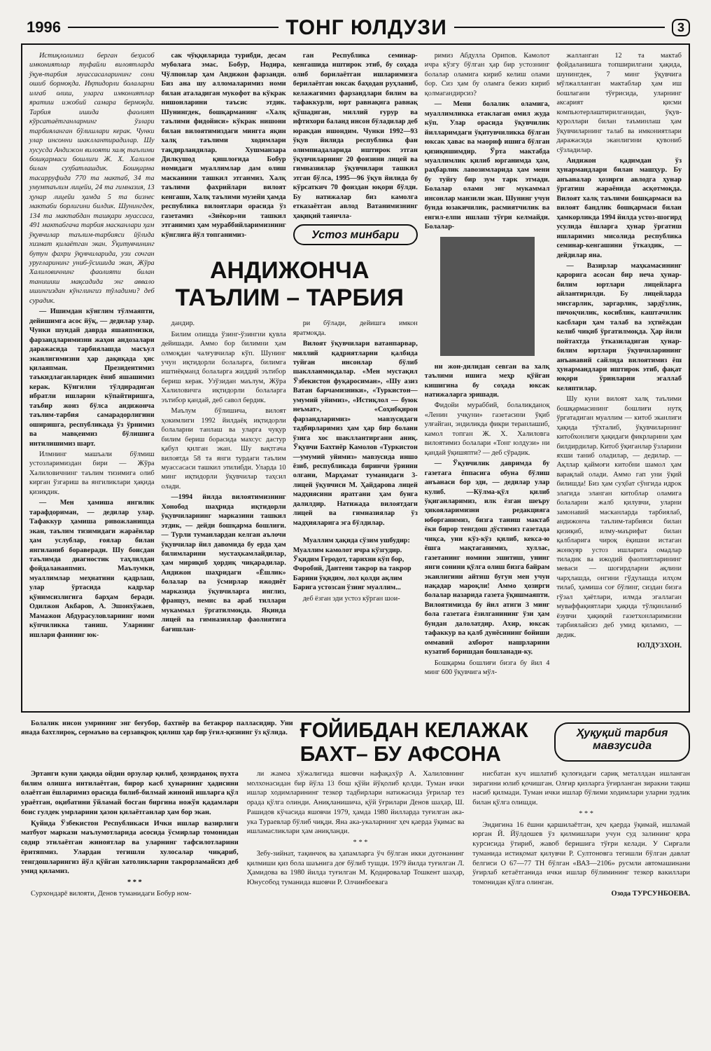1996 ТОНГ ЮЛДУЗИ 3
Истиқлолимиз берган беҳисоб имкониятлар туфайли вилоятларда ўқув-тарбия муассасаларининг сони ошиб бормоқда. Иқтидорли болаларни илғаб олиш, уларга имкониятлар яратиш ижобий самара бермоқда. Тарбия ишида фаолият кўрсатаётганларнинг ўзлари тарбияланган бўлишлари керак. Чунки улар инсонни шакллантирадилар. Шу хусусда Андижон вилояти халқ таълими бошқармаси бошлиғи Ж. Х. Халилов билан суҳбатлашдик. Бошқарма тасарруфида 770 та мактаб, 34 та умумтаълим лицейи, 24 та гимназия, 13 ҳунар лицейи ҳамда 5 та бизнес мактаби борлигини билдик. Шунингдек, 134 та мактабдан ташқари муассаса, 491 мактабгача тарбия масканлари ҳам ўқувчилар таълим-тарбияси йўлида хизмат қилаётган экан. Ўқитувчининг бутун фахри ўқувчиларида, узи сочган уруғларининг униб-ўсишида экан, Жўра Халиловичнинг фаолияти билан танишиш мақсадида энг аввало ишингиздан кўнглингиз тўладими? деб сурадик.
— Ишимдан кўнглим тўлмаяпти, дейишимга асос йўқ, — дедилар улар. Чунки шундай даврда яшаяпмизки, фарзандларимизни жаҳон андозалари даражасида тарбиялашда масъул эканлигимизни ҳар дақиқада ҳис қилаяпман. Президентимиз таъкидлаганларидек ёниб яшашимиз керак. Кўнгилни тўлдирадиган ибратли ишларни кўпайтиришга, таъбир жоиз бўлса андижонча таълим-тарбия самарадорлигини оширишга, республикада ўз ўрнимиз ва мавқеимиз бўлишига интилишимиз шарт.
Илмнинг машъали бўлмиш устозларимиздан бири — Жўра Халиловичнинг таълим тизимига олиб кирган ўзгариш ва янгиликлари ҳақида қизиқдик.
— Мен ҳамиша янгилик тарафдориман, — дедилар улар. Тафаккур ҳамиша ривожланишда экан, таълим тизимидаги жараёнлар ҳам услублар, ғоялар билан янгиланиб бораверади. Шу боисдан таълимда диагностик таҳлилдан фойдаланаяпмиз. Маълумки, муаллимлар меҳнатини қадрлаш, улар ўртасида кадрлар қўнимсизлигига барҳам беради. Одилжон Акбаров, А. Эшонхўжаев, Мамажон Абдурасуловларнинг номи кўпчиликка таниш. Уларнинг ишлари фаннинг юк-
сак чўққиларида турибди, десам муболаға эмас. Бобур, Нодира, Чўлпонлар ҳам Андижон фарзанди. Биз ана шу алломаларимиз номи билан аталадиган мукофот ва кўкрак нишонларини таъсис этдик. Шунингдек, бошқарманинг «Халқ таълими фидойиси» кўкрак нишони билан вилоятимиздаги мингга яқин халқ таълими ходимлари тақдирландилар. Хушманзара Дилкушод қишлоғида Бобур номидаги муаллимлар дам олиш масканини ташкил этганмиз. Халқ таълими фахрийлари вилоят кенгаши, Халқ таълими музейи ҳамда республика вилоятлари орасида ўз газетамиз «Зиёкор»ни ташкил этганимиз ҳам мураббийларимизнинг кўнглига йўл топганимиз-
ган Республика семинар-кенгашида иштирок этиб, бу соҳада олиб борилаётган ишларимизга берилаётган юксак баҳодан руҳланиб, келажагимиз фарзандлари билим ва тафаккурли, юрт равнақига равнақ қўшадиган, миллий ғурур ва ифтихори баланд инсон бўладилар деб юракдан ишондим. Чунки 1992—93 ўқув йилида республика фан олимпиадаларида иштирок этган ўқувчиларнинг 20 фоизини лицей ва гимназиялар ўқувчилари ташкил этган бўлса, 1995—96 ўқув йилида бу кўрсаткич 70 фоиздан юқори бўлди. Бу натижалар биз камолга етказаётган авлод Ватанимизнинг ҳақиқий таянчла-
Устоз минбари
АНДИЖОНЧА
ТАЪЛИМ – ТАРБИЯ
дандир.
Билим олишда ўзинг-ўзингни қувла дейишади. Аммо бор билимни ҳам олмоқдан чалғувчилар кўп. Шунинг учун иқтидорли болаларга, билимга иштиёқманд болаларга жиддий эътибор бериш керак. Узўзидан маълум, Жўра Халиловичга иқтидорли болаларга эътибор қандай, деб савол бердик.
Маълум бўлишича, вилоят ҳокимлиги 1992 йилдаёқ иқтидорли болаларни танлаш ва уларга чуқур билим бериш борасида махсус дастур қабул қилган экан. Шу вақтгача вилоятда 58 та янги турдаги таълим муассасаси ташкил этилибди. Уларда 10 минг иқтидорли ўқувчилар таҳсил олади.
—1994 йилда вилоятимизнинг Хонобод шаҳрида иқтидорли ўқувчиларнинг марказини ташкил этдик, — дейди бошқарма бошлиғи. — Турли туманлардан келган аълочи ўқувчилар йил давомида бу ерда ҳам билимларини мустаҳкамлайдилар, ҳам мириқиб ҳордиқ чиқарадилар. Андижон шаҳридаги «Ёшлик» болалар ва ўсмирлар ижодиёт марказида ўқувчиларга инглиз, француз, немис ва араб тиллари мукаммал ўргатилмоқда. Яқинда лицей ва гимназиялар фаолиятига бағишлан-
ри бўлади, дейишга имкон яратмоқда.
Вилоят ўқувчилари ватанпарвар, миллий қадриятларни қалбида туйған инсонлар бўлиб шаклланмоқдалар. «Мен мустақил Ўзбекистон фуқаросиман», «Шу азиз Ватан барчамизники», «Туркистон— умумий уйимиз», «Истиқлол — буюк неъмат», «Соҳибқирон фарзандларимиз» мавзусидаги тадбирларимиз ҳам ҳар бир болани ўзига хос шакллантиргани аниқ. Ўқувчи Бахтиёр Камолов «Туркистон—умумий уйимиз» мавзусида иншо ёзиб, республикада биринчи ўринни олгани, Марҳамат туманидаги 3-лицей ўқувчиси М. Ҳайдарова лицей мадҳиясини яратгани ҳам бунга далилдир. Натижада вилоятдаги лицей ва гимназиялар ўз мадҳияларига эга бўлдилар.
Муаллим ҳақида сўзим ушбудир:
Муаллим камолот ичра кўзгудир.
Ўқидим Геродот, тарихни кўп бор,
Форобий, Дантени такрор ва такрор
Барини ўқидим, лол қолди ақлим
Барига устозсан ўзинг муаллим...
деб ёзган эди устоз кўрган шои-
римиз Абдулла Орипов. Камолот ичра кўзгу бўлган ҳар бир устознинг болалар оламига кириб келиш олами бор. Сиз ҳам бу оламга бежиз кириб қолмагандирсиз?
— Мени болалик оламига, муаллимликка етаклаган омил жуда кўп. Улар орасида ўқувчилик йилларимдаги ўқитувчиликка бўлган юксак ҳавас ва маориф ишига бўлган қизиқишимдир. Ўрта мактабда муаллимлик қилиб юрганимда ҳам, раҳбарлик лавозимларида ҳам мени бу туйғу бир зум тарк этмади. Болалар олами энг мукаммал инсонлар манзили экан. Шунинг учун бунда юзакичилик, расмиятчилик ва енгил-елпи ишлаш тўғри келмайди. Болалар-
ни жон-дилидан севган ва халқ таълими ишига меҳр қўйган кишигина бу соҳада юксак натижаларга эришади.
Фидойи мураббий, болаликданоқ «Ленин учқуни» газетасини ўқиб улғайган, эндиликда фикри теранлашиб, камол топган Ж. Х. Халиловга вилоятимиз болалари «Тонг юлдузи» ни қандай ўқишяпти? — деб сўрадик.
— Ўқувчилик давримда бу газетага ёппасига обуна бўлиш анъанаси бор эди, — дедилар улар кулиб. —Кўлма-қўл қилиб ўқиганларимиз, илк ёзган шеъру ҳикояларимизни редакцияга юборганимиз, бизга таниш мактаб ёки бирор тенгдош дўстимиз газетада чиқса, уни кўз-кўз қилиб, кекса-ю ёшга мақтаганимиз, хуллас, газетанинг номини эшитиш, унинг янги сонини қўлга олиш бизга байрам эканлигини айтиш бугун мен учун нақадар мароқли! Аммо ҳозирги болалар назарида газета ўқишмаяпти. Вилоятимизда бу йил атиги 3 минг бола газетага ёзилганининг ўзи ҳам бундан далолатдир. Ахир, юксак тафаккур ва қалб дунёсининг бойиши оммавий ахборот нашрларини кузатиб боришдан бошланади-ку.
Бошқарма бошлиғи бизга бу йил 4 минг 600 ўқувчига мўл-
жалланган 12 та мактаб фойдаланишга топширилгани ҳақида, шунингдек, 7 минг ўқувчига мўлжалланган мактаблар ҳам иш бошлагани тўғрисида, уларнинг аксарият қисми компьютерлаштирилганидан, ўқув-қуроллари билан таъминлаш ҳам ўқувчиларнинг талаб ва имкониятлари даражасида эканлигини қувониб сўзладилар.
Андижон қадимдан ўз ҳунармандлари билан машҳур. Бу анъаналар ҳозирги авлодга ҳунар ўргатиш жараёнида асқотмоқда. Вилоят халқ таълими бошқармаси ва вилоят бандлик бошқармаси билан ҳамкорликда 1994 йилда устоз-шогирд усулида ёшларга ҳунар ўргатиш ишларимиз мисолида республика семинар-кенгашини ўтказдик, — дейдилар яна.
— Вазирлар маҳкамасининг қарорига асосан бир неча ҳунар-билим юртлари лицейларга айлантирилди. Бу лицейларда мисгарлик, заргарлик, зардўзлик, пичоқчилик, косиблик, каштачилик касблари ҳам талаб ва эҳтиёждан келиб чиқиб ўргатилмоқда. Ҳар йили пойтахтда ўтказиладиган ҳунар-билим юртлари ўқувчиларининг анъанавий сайлида вилоятимиз ёш ҳунармандлари иштирок этиб, фақат юқори ўринларни эгаллаб келяптилар.
Шу куни вилоят халқ таълими бошқармасининг бошлиғи нутқ ўргатадиган муаллим — китоб эканлиги ҳақида тўхталиб, ўқувчиларнинг китобхонлиги ҳақидаги фикрларини ҳам билдирдилар. Китоб ўқиганлар ўзларини яхши таниб оладилар, — дедилар. — Ақллар қаймоғи китобни шамол ҳам варақлай олади. Аммо гап уни ўқий билишда! Биз ҳам суҳбат сўнгида идрок элагида эланган китоблар оламига болаларни жалб қилувчи, уларни замонавий масканларда тарбиялаб, андижонча таълим-тарбияси билан қизиқиб, илму-маърифат билан қалбларига чироқ ёқишни истаган жонкуяр устоз ишларига омадлар тиладик ва ижодий фаолиятларининг меваси — шогирдларни ақлини чарҳлашда, онгини гўдулашда илҳом тилаб, ҳамиша соғ бўлинг, сиздан бизга гўзал ҳаётлари, илмда эгаллаган муваффақиятлари ҳақида тўлқинланиб ёзувчи ҳақиқий газетхонларимизни тарбиялайсиз деб умид қиламиз, —дедик.
ЮЛДУЗХОН.
Болалик инсон умрининг энг беғубор, бахтиёр ва бетакрор палласидир. Уни янада бахтлироқ, сермаъно ва серзавқроқ қилиш ҳар бир ўғил-қизнинг ўз қўлида.
ҒОЙИБДАН КЕЛАЖАК БАХТ– БУ АФСОНА
Ҳуқуқий тарбия мавзусида
Эртанги куни ҳақида ойдин орзулар қилиб, ҳозирданоқ пухта билим олишга интилаётган, бирор касб ҳунарнинг ҳадисини олаётган ёшларимиз орасида билиб-билмай жиноий ишларга қўл ураётган, оқибатини ўйламай босган биргина ножўя қадамлари боис гулдек умрларини ҳазон қилаётганлар ҳам бор экан.
Қуйида Ўзбекистон Республикаси Ички ишлар вазирлиги матбуот маркази маълумотларида асосида ўсмирлар томонидан содир этилаётган жиноятлар ва уларнинг тафсилотларини ёритяпмиз. Улардан тегишли хулосалар чиқариб, тенгдошларингиз йўл қўйган хатоликларни такрорламайсиз деб умид қиламиз.
* * *
Сурхондарё вилояти, Денов туманидаги Бобур ном-
ли жамоа хўжалигида яшовчи нафақахўр А. Халиловнинг молхонасидан бир йўла 13 бош қўйи йўқолиб қолди. Туман ички ишлар ходимларининг тезкор тадбирлари натижасида ўғрилар тез орада қўлга олинди. Аниқланишича, қўй ўғрилари Денов шаҳар, Ш. Рашидов кўчасида яшовчи 1979, ҳамда 1980 йилларда туғилган ака-ука Тураевлар бўлиб чиқди. Яна ака-укаларнинг ҳеч қаерда ўқимас ва ишламасликлари ҳам аниқланди.
* * *
Зебу-зийнат, тақинчоқ ва ҳапамларга ўч бўлган икки дугонанинг қилмиши қиз бола шаънига доғ бўлиб тушди. 1979 йилда туғилган Л. Ҳамидова ва 1980 йилда туғилган М. Қодировалар Тошкент шаҳар, Юнусобод туманида яшовчи Р. Олчинбоевага
нисбатан куч ишлатиб қулоғидаги сариқ металлдан ишланган зирагини юлиб қочишган. Олғир қизларга ўғирланган зиракни тақиш насиб қилмади. Туман ички ишлар бўлими ходимлари уларни зудлик билан қўлга олишди.
* * *
Эндигина 16 ёшни қаршилаётган, ҳеч қаерда ўқимай, ишламай юрган Й. Йўлдошев ўз қилмишлари учун суд залининг қора курсисида ўтириб, жавоб беришига тўғри келади. У Сирғали туманида истиқомат қилувчи Р. Султоновга тегишли бўлган давлат белгиси О 67—77 ТН бўлган «ВАЗ—2106» русмли автомашинани ўғирлаб кетаётганида ички ишлар бўлимининг тезкор вакиллари томонидан қўлга олинган.
Озода ТУРСУНБОЕВА.